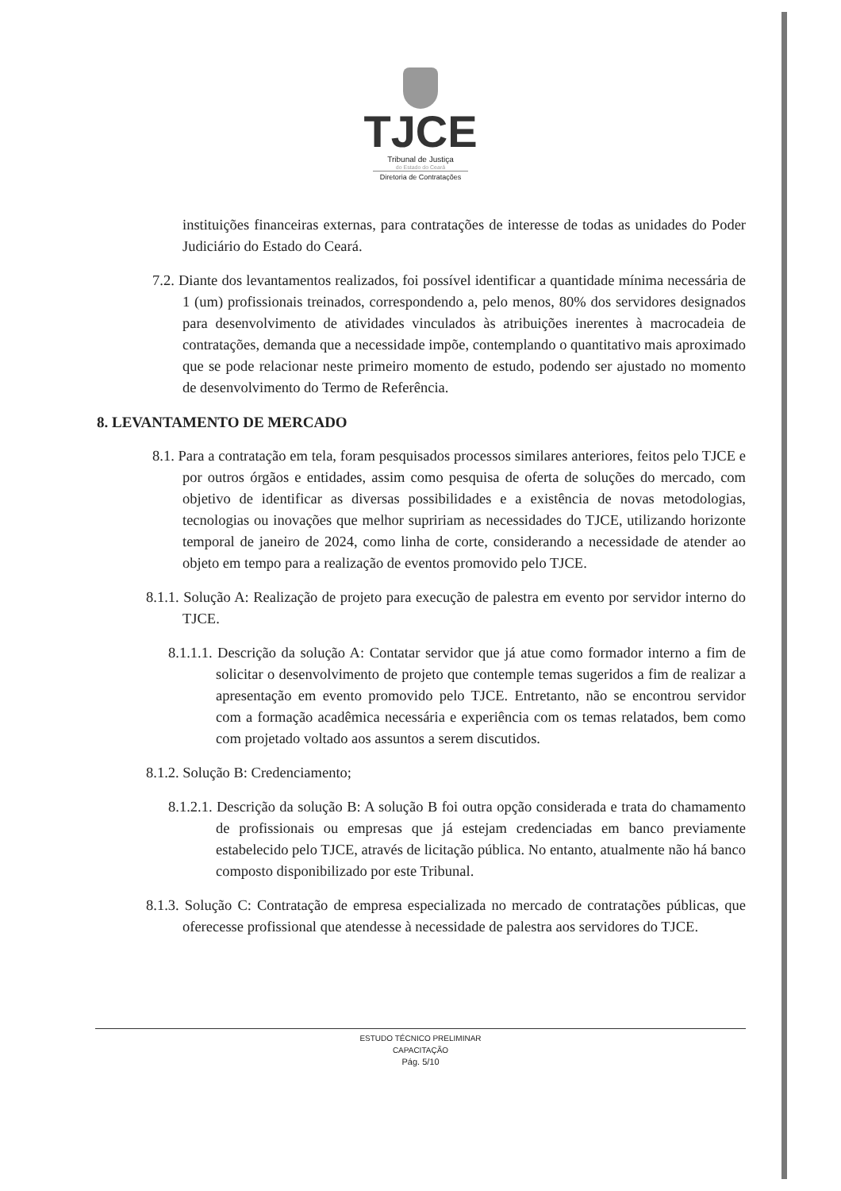TJCE
Tribunal de Justiça
do Estado do Ceará
Diretoria de Contratações
instituições financeiras externas, para contratações de interesse de todas as unidades do Poder Judiciário do Estado do Ceará.
7.2. Diante dos levantamentos realizados, foi possível identificar a quantidade mínima necessária de 1 (um) profissionais treinados, correspondendo a, pelo menos, 80% dos servidores designados para desenvolvimento de atividades vinculados às atribuições inerentes à macrocadeia de contratações, demanda que a necessidade impõe, contemplando o quantitativo mais aproximado que se pode relacionar neste primeiro momento de estudo, podendo ser ajustado no momento de desenvolvimento do Termo de Referência.
8. LEVANTAMENTO DE MERCADO
8.1. Para a contratação em tela, foram pesquisados processos similares anteriores, feitos pelo TJCE e por outros órgãos e entidades, assim como pesquisa de oferta de soluções do mercado, com objetivo de identificar as diversas possibilidades e a existência de novas metodologias, tecnologias ou inovações que melhor supririam as necessidades do TJCE, utilizando horizonte temporal de janeiro de 2024, como linha de corte, considerando a necessidade de atender ao objeto em tempo para a realização de eventos promovido pelo TJCE.
8.1.1. Solução A: Realização de projeto para execução de palestra em evento por servidor interno do TJCE.
8.1.1.1. Descrição da solução A: Contatar servidor que já atue como formador interno a fim de solicitar o desenvolvimento de projeto que contemple temas sugeridos a fim de realizar a apresentação em evento promovido pelo TJCE. Entretanto, não se encontrou servidor com a formação acadêmica necessária e experiência com os temas relatados, bem como com projetado voltado aos assuntos a serem discutidos.
8.1.2. Solução B: Credenciamento;
8.1.2.1. Descrição da solução B: A solução B foi outra opção considerada e trata do chamamento de profissionais ou empresas que já estejam credenciadas em banco previamente estabelecido pelo TJCE, através de licitação pública. No entanto, atualmente não há banco composto disponibilizado por este Tribunal.
8.1.3. Solução C: Contratação de empresa especializada no mercado de contratações públicas, que oferecesse profissional que atendesse à necessidade de palestra aos servidores do TJCE.
ESTUDO TÉCNICO PRELIMINAR
CAPACITAÇÃO
Pág. 5/10